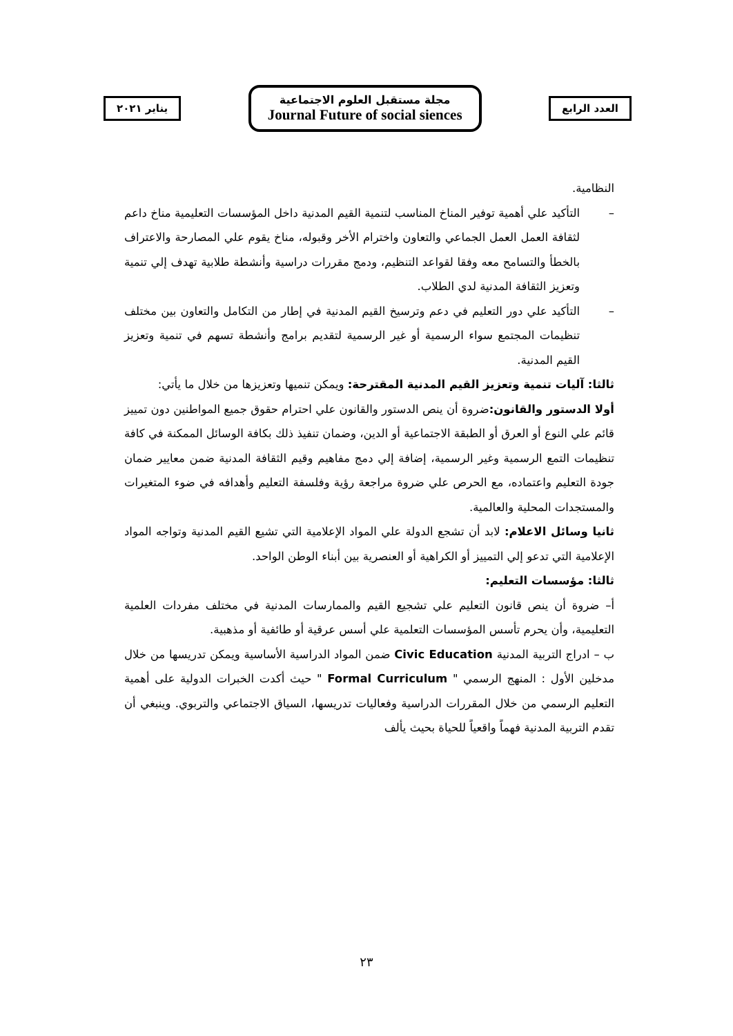يناير ٢٠٢١
مجلة مستقبل العلوم الاجتماعية
Journal Future of social siences
العدد الرابع
النظامية.
– التأكيد علي أهمية توفير المناخ المناسب لتنمية القيم المدنية داخل المؤسسات التعليمية مناخ داعم لثقافة العمل العمل الجماعي والتعاون واخترام الأخر وقبوله، مناخ يقوم علي المصارحة والاعتراف بالخطأ والتسامح معه وفقا لقواعد التنظيم، ودمج مقررات دراسية وأنشطة طلابية تهدف إلي تنمية وتعزيز الثقافة المدنية لدي الطلاب.
– التأكيد علي دور التعليم في دعم وترسيخ القيم المدنية في إطار من التكامل والتعاون بين مختلف تنظيمات المجتمع سواء الرسمية أو غير الرسمية لتقديم برامج وأنشطة تسهم في تنمية وتعزيز القيم المدنية.
ثالثا: آليات تنمية وتعزيز القيم المدنية المقترحة: ويمكن تنميها وتعزيزها من خلال ما يأتي:
أولا الدستور والقانون: ضروة أن ينص الدستور والقانون علي احترام حقوق جميع المواطنين دون تمييز قائم علي النوع أو العرق أو الطبقة الاجتماعية أو الدين، وضمان تنفيذ ذلك بكافة الوسائل الممكنة في كافة تنظيمات التمع الرسمية وغير الرسمية، إضافة إلي دمج مفاهيم وقيم الثقافة المدنية ضمن معايير ضمان جودة التعليم واعتماده، مع الحرص علي ضروة مراجعة رؤية وفلسفة التعليم وأهدافه في ضوء المتغيرات والمستجدات المحلية والعالمية.
ثانيا وسائل الاعلام: لابد أن تشجع الدولة علي المواد الإعلامية التي تشيع القيم المدنية وتواجه المواد الإعلامية التي تدعو إلي التمييز أو الكراهية أو العنصرية بين أبناء الوطن الواحد.
ثالثا: مؤسسات التعليم:
أ– ضروة أن ينص قانون التعليم علي تشجيع القيم والممارسات المدنية في مختلف مفردات العلمية التعليمية، وأن يحرم تأسس المؤسسات التعلمية علي أسس عرقية أو طائفية أو مذهبية.
ب – ادراج التربية المدنية Civic Education ضمن المواد الدراسية الأساسية ويمكن تدريسها من خلال مدخلين الأول : المنهج الرسمي " Formal Curriculum " حيث أكدت الخبرات الدولية على أهمية التعليم الرسمي من خلال المقررات الدراسية وفعاليات تدريسها، السياق الاجتماعي والتربوي. وينبغي أن تقدم التربية المدنية فهماً واقعياً للحياة بحيث يألف
٢٣